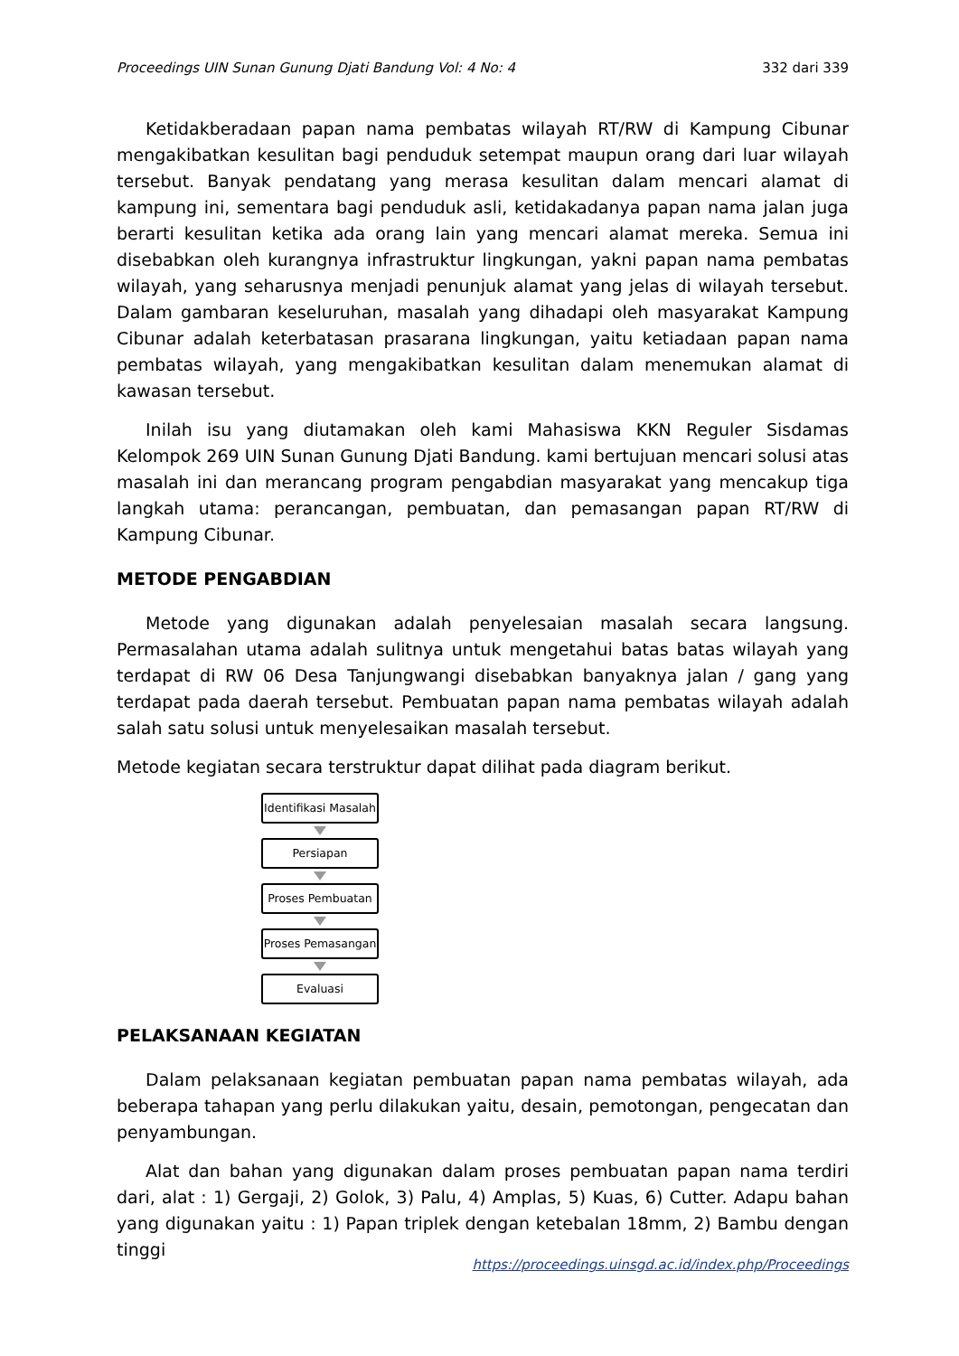Proceedings UIN Sunan Gunung Djati Bandung Vol: 4 No: 4 332 dari 339
Ketidakberadaan papan nama pembatas wilayah RT/RW di Kampung Cibunar mengakibatkan kesulitan bagi penduduk setempat maupun orang dari luar wilayah tersebut. Banyak pendatang yang merasa kesulitan dalam mencari alamat di kampung ini, sementara bagi penduduk asli, ketidakadanya papan nama jalan juga berarti kesulitan ketika ada orang lain yang mencari alamat mereka. Semua ini disebabkan oleh kurangnya infrastruktur lingkungan, yakni papan nama pembatas wilayah, yang seharusnya menjadi penunjuk alamat yang jelas di wilayah tersebut. Dalam gambaran keseluruhan, masalah yang dihadapi oleh masyarakat Kampung Cibunar adalah keterbatasan prasarana lingkungan, yaitu ketiadaan papan nama pembatas wilayah, yang mengakibatkan kesulitan dalam menemukan alamat di kawasan tersebut.
Inilah isu yang diutamakan oleh kami Mahasiswa KKN Reguler Sisdamas Kelompok 269 UIN Sunan Gunung Djati Bandung. kami bertujuan mencari solusi atas masalah ini dan merancang program pengabdian masyarakat yang mencakup tiga langkah utama: perancangan, pembuatan, dan pemasangan papan RT/RW di Kampung Cibunar.
METODE PENGABDIAN
Metode yang digunakan adalah penyelesaian masalah secara langsung. Permasalahan utama adalah sulitnya untuk mengetahui batas batas wilayah yang terdapat di RW 06 Desa Tanjungwangi disebabkan banyaknya jalan / gang yang terdapat pada daerah tersebut. Pembuatan papan nama pembatas wilayah adalah salah satu solusi untuk menyelesaikan masalah tersebut.
Metode kegiatan secara terstruktur dapat dilihat pada diagram berikut.
Identifikasi Masalah
Persiapan
Proses Pembuatan
Proses Pemasangan
Evaluasi
PELAKSANAAN KEGIATAN
Dalam pelaksanaan kegiatan pembuatan papan nama pembatas wilayah, ada beberapa tahapan yang perlu dilakukan yaitu, desain, pemotongan, pengecatan dan penyambungan.
Alat dan bahan yang digunakan dalam proses pembuatan papan nama terdiri dari, alat : 1) Gergaji, 2) Golok, 3) Palu, 4) Amplas, 5) Kuas, 6) Cutter. Adapu bahan yang digunakan yaitu : 1) Papan triplek dengan ketebalan 18mm, 2) Bambu dengan tinggi
https://proceedings.uinsgd.ac.id/index.php/Proceedings